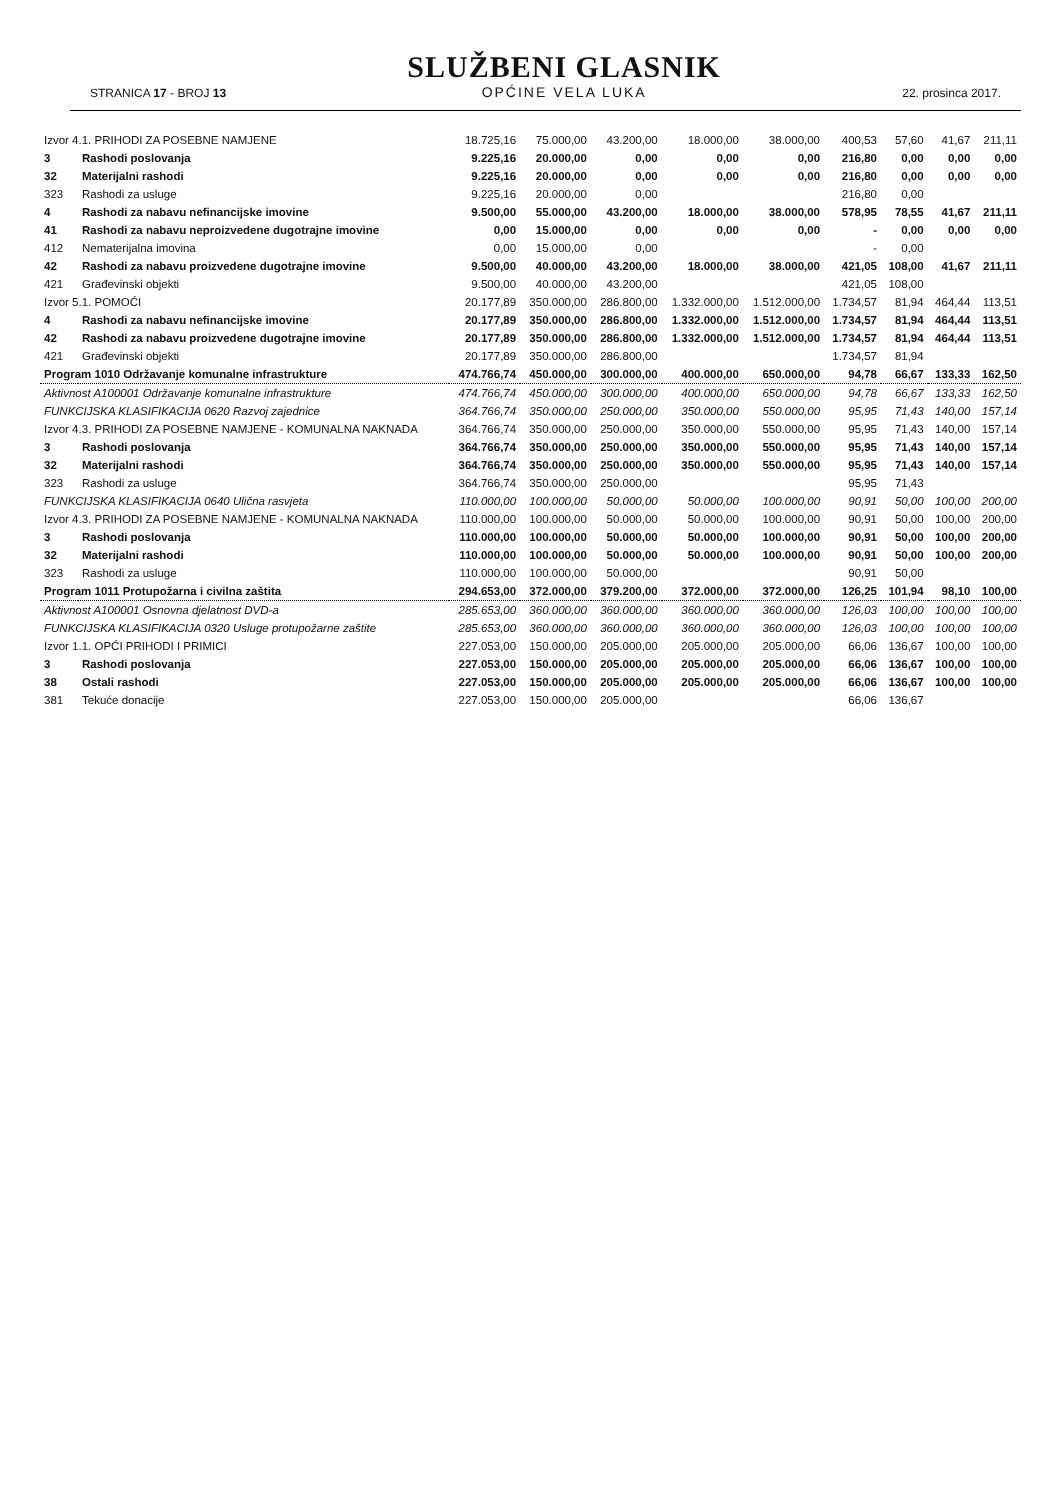STRANICA 17 - BROJ 13
SLUŽBENI GLASNIK
OPĆINE VELA LUKA
22. prosinca 2017.
| Izvor 4.1. PRIHODI ZA POSEBNE NAMJENE | | 18.725,16 | 75.000,00 | 43.200,00 | 18.000,00 | 38.000,00 | 400,53 | 57,60 | 41,67 | 211,11 |
| 3 | Rashodi poslovanja | 9.225,16 | 20.000,00 | 0,00 | 0,00 | 0,00 | 216,80 | 0,00 | 0,00 | 0,00 |
| 32 | Materijalni rashodi | 9.225,16 | 20.000,00 | 0,00 | 0,00 | 0,00 | 216,80 | 0,00 | 0,00 | 0,00 |
| 323 | Rashodi za usluge | 9.225,16 | 20.000,00 | 0,00 | | | 216,80 | 0,00 | | |
| 4 | Rashodi za nabavu nefinancijske imovine | 9.500,00 | 55.000,00 | 43.200,00 | 18.000,00 | 38.000,00 | 578,95 | 78,55 | 41,67 | 211,11 |
| 41 | Rashodi za nabavu neproizvedene dugotrajne imovine | 0,00 | 15.000,00 | 0,00 | 0,00 | 0,00 | - | 0,00 | 0,00 | 0,00 |
| 412 | Nematerijalna imovina | 0,00 | 15.000,00 | 0,00 | | | - | 0,00 | | |
| 42 | Rashodi za nabavu proizvedene dugotrajne imovine | 9.500,00 | 40.000,00 | 43.200,00 | 18.000,00 | 38.000,00 | 421,05 | 108,00 | 41,67 | 211,11 |
| 421 | Građevinski objekti | 9.500,00 | 40.000,00 | 43.200,00 | | | 421,05 | 108,00 | | |
| Izvor 5.1. POMOĆI | | 20.177,89 | 350.000,00 | 286.800,00 | 1.332.000,00 | 1.512.000,00 | 1.734,57 | 81,94 | 464,44 | 113,51 |
| 4 | Rashodi za nabavu nefinancijske imovine | 20.177,89 | 350.000,00 | 286.800,00 | 1.332.000,00 | 1.512.000,00 | 1.734,57 | 81,94 | 464,44 | 113,51 |
| 42 | Rashodi za nabavu proizvedene dugotrajne imovine | 20.177,89 | 350.000,00 | 286.800,00 | 1.332.000,00 | 1.512.000,00 | 1.734,57 | 81,94 | 464,44 | 113,51 |
| 421 | Građevinski objekti | 20.177,89 | 350.000,00 | 286.800,00 | | | 1.734,57 | 81,94 | | |
| Program 1010 Održavanje komunalne infrastrukture | | 474.766,74 | 450.000,00 | 300.000,00 | 400.000,00 | 650.000,00 | 94,78 | 66,67 | 133,33 | 162,50 |
| Aktivnost A100001 Održavanje komunalne infrastrukture | | 474.766,74 | 450.000,00 | 300.000,00 | 400.000,00 | 650.000,00 | 94,78 | 66,67 | 133,33 | 162,50 |
| FUNKCIJSKA KLASIFIKACIJA 0620 Razvoj zajednice | | 364.766,74 | 350.000,00 | 250.000,00 | 350.000,00 | 550.000,00 | 95,95 | 71,43 | 140,00 | 157,14 |
| Izvor 4.3. PRIHODI ZA POSEBNE NAMJENE - KOMUNALNA NAKNADA | | 364.766,74 | 350.000,00 | 250.000,00 | 350.000,00 | 550.000,00 | 95,95 | 71,43 | 140,00 | 157,14 |
| 3 | Rashodi poslovanja | 364.766,74 | 350.000,00 | 250.000,00 | 350.000,00 | 550.000,00 | 95,95 | 71,43 | 140,00 | 157,14 |
| 32 | Materijalni rashodi | 364.766,74 | 350.000,00 | 250.000,00 | 350.000,00 | 550.000,00 | 95,95 | 71,43 | 140,00 | 157,14 |
| 323 | Rashodi za usluge | 364.766,74 | 350.000,00 | 250.000,00 | | | 95,95 | 71,43 | | |
| FUNKCIJSKA KLASIFIKACIJA 0640 Ulična rasvjeta | | 110.000,00 | 100.000,00 | 50.000,00 | 50.000,00 | 100.000,00 | 90,91 | 50,00 | 100,00 | 200,00 |
| Izvor 4.3. PRIHODI ZA POSEBNE NAMJENE - KOMUNALNA NAKNADA | | 110.000,00 | 100.000,00 | 50.000,00 | 50.000,00 | 100.000,00 | 90,91 | 50,00 | 100,00 | 200,00 |
| 3 | Rashodi poslovanja | 110.000,00 | 100.000,00 | 50.000,00 | 50.000,00 | 100.000,00 | 90,91 | 50,00 | 100,00 | 200,00 |
| 32 | Materijalni rashodi | 110.000,00 | 100.000,00 | 50.000,00 | 50.000,00 | 100.000,00 | 90,91 | 50,00 | 100,00 | 200,00 |
| 323 | Rashodi za usluge | 110.000,00 | 100.000,00 | 50.000,00 | | | 90,91 | 50,00 | | |
| Program 1011 Protupožarna i civilna zaštita | | 294.653,00 | 372.000,00 | 379.200,00 | 372.000,00 | 372.000,00 | 126,25 | 101,94 | 98,10 | 100,00 |
| Aktivnost A100001 Osnovna djelatnost DVD-a | | 285.653,00 | 360.000,00 | 360.000,00 | 360.000,00 | 360.000,00 | 126,03 | 100,00 | 100,00 | 100,00 |
| FUNKCIJSKA KLASIFIKACIJA 0320 Usluge protupožarne zaštite | | 285.653,00 | 360.000,00 | 360.000,00 | 360.000,00 | 360.000,00 | 126,03 | 100,00 | 100,00 | 100,00 |
| Izvor 1.1. OPĆI PRIHODI I PRIMICI | | 227.053,00 | 150.000,00 | 205.000,00 | 205.000,00 | 205.000,00 | 66,06 | 136,67 | 100,00 | 100,00 |
| 3 | Rashodi poslovanja | 227.053,00 | 150.000,00 | 205.000,00 | 205.000,00 | 205.000,00 | 66,06 | 136,67 | 100,00 | 100,00 |
| 38 | Ostali rashodi | 227.053,00 | 150.000,00 | 205.000,00 | 205.000,00 | 205.000,00 | 66,06 | 136,67 | 100,00 | 100,00 |
| 381 | Tekuće donacije | 227.053,00 | 150.000,00 | 205.000,00 | | | 66,06 | 136,67 | | |